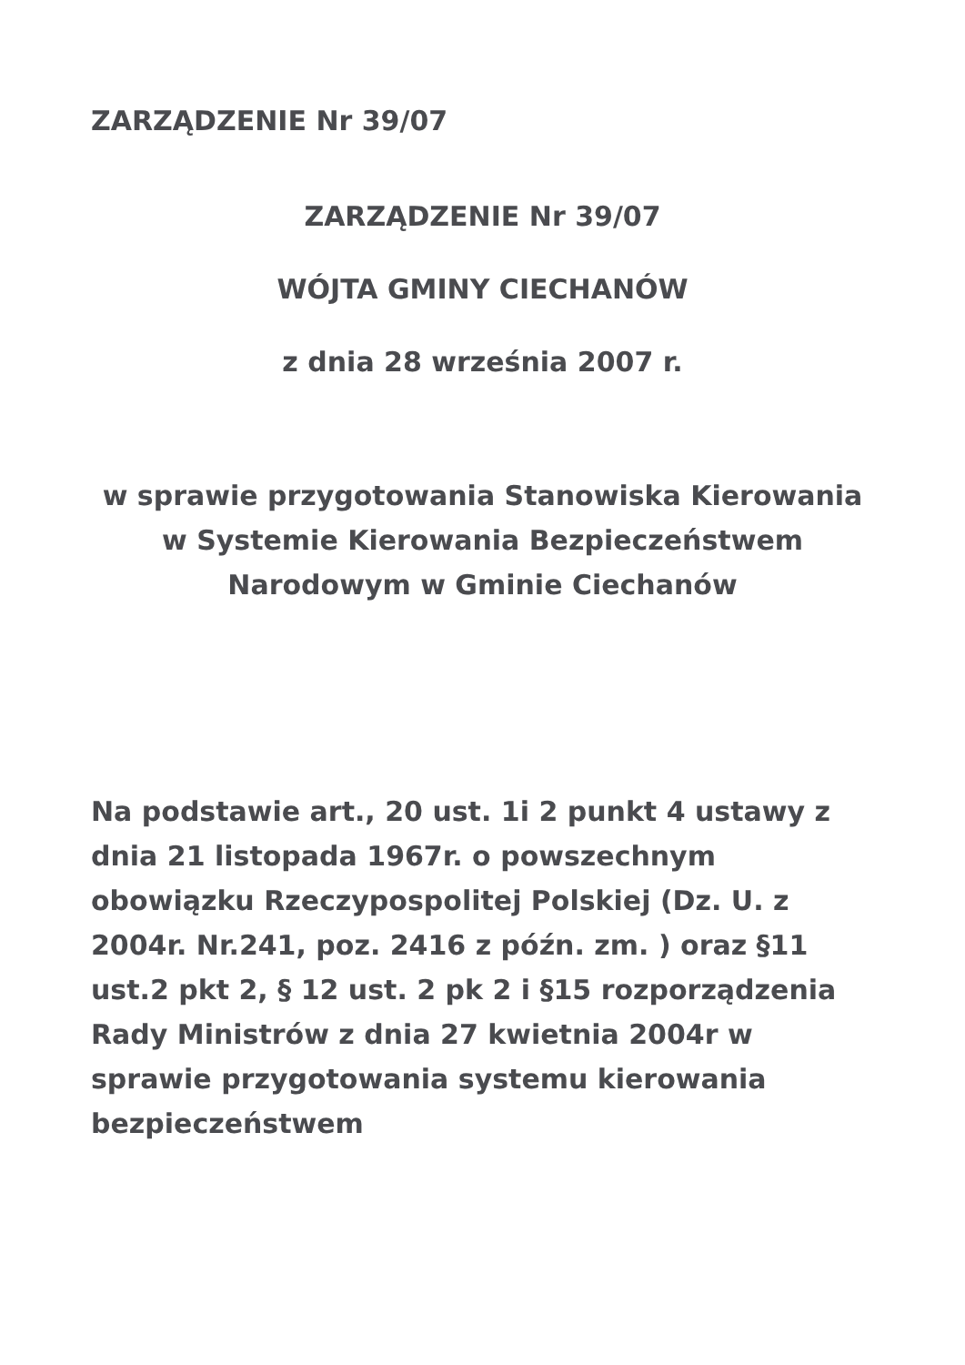ZARZĄDZENIE Nr 39/07
ZARZĄDZENIE Nr 39/07
WÓJTA GMINY CIECHANÓW
z dnia 28 września 2007 r.
w sprawie przygotowania Stanowiska Kierowania w Systemie Kierowania Bezpieczeństwem Narodowym w Gminie Ciechanów
Na podstawie art., 20 ust. 1i 2 punkt 4 ustawy z dnia 21 listopada 1967r. o powszechnym obowiązku Rzeczypospolitej Polskiej (Dz. U. z 2004r. Nr.241, poz. 2416 z późn. zm. ) oraz §11 ust.2 pkt 2, § 12 ust. 2 pk 2 i §15 rozporządzenia Rady Ministrów z dnia 27 kwietnia 2004r w sprawie przygotowania systemu kierowania bezpieczeństwem